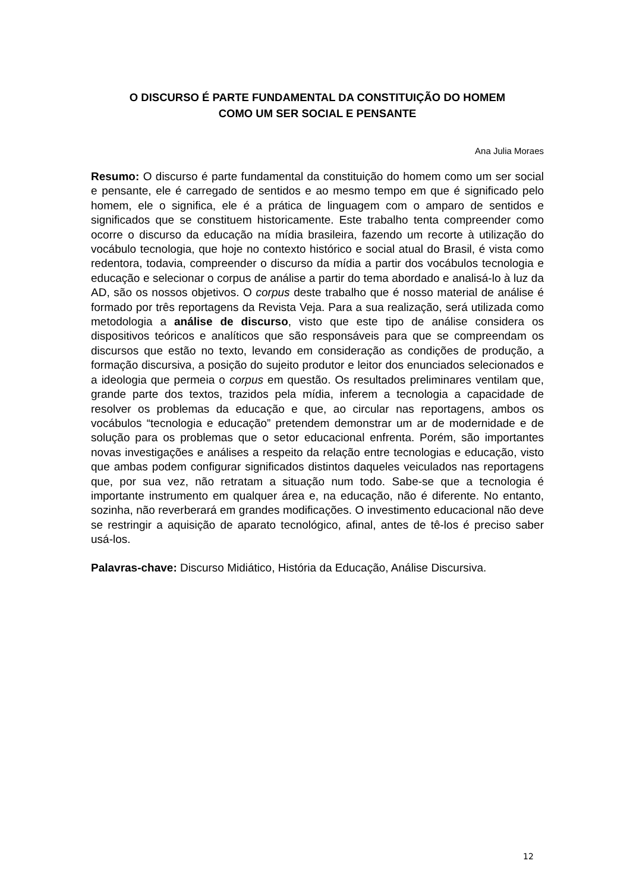O DISCURSO É PARTE FUNDAMENTAL DA CONSTITUIÇÃO DO HOMEM
COMO UM SER SOCIAL E PENSANTE
Ana Julia Moraes
Resumo: O discurso é parte fundamental da constituição do homem como um ser social e pensante, ele é carregado de sentidos e ao mesmo tempo em que é significado pelo homem, ele o significa, ele é a prática de linguagem com o amparo de sentidos e significados que se constituem historicamente. Este trabalho tenta compreender como ocorre o discurso da educação na mídia brasileira, fazendo um recorte à utilização do vocábulo tecnologia, que hoje no contexto histórico e social atual do Brasil, é vista como redentora, todavia, compreender o discurso da mídia a partir dos vocábulos tecnologia e educação e selecionar o corpus de análise a partir do tema abordado e analisá-lo à luz da AD, são os nossos objetivos. O corpus deste trabalho que é nosso material de análise é formado por três reportagens da Revista Veja. Para a sua realização, será utilizada como metodologia a análise de discurso, visto que este tipo de análise considera os dispositivos teóricos e analíticos que são responsáveis para que se compreendam os discursos que estão no texto, levando em consideração as condições de produção, a formação discursiva, a posição do sujeito produtor e leitor dos enunciados selecionados e a ideologia que permeia o corpus em questão. Os resultados preliminares ventilam que, grande parte dos textos, trazidos pela mídia, inferem a tecnologia a capacidade de resolver os problemas da educação e que, ao circular nas reportagens, ambos os vocábulos “tecnologia e educação” pretendem demonstrar um ar de modernidade e de solução para os problemas que o setor educacional enfrenta. Porém, são importantes novas investigações e análises a respeito da relação entre tecnologias e educação, visto que ambas podem configurar significados distintos daqueles veiculados nas reportagens que, por sua vez, não retratam a situação num todo. Sabe-se que a tecnologia é importante instrumento em qualquer área e, na educação, não é diferente. No entanto, sozinha, não reverberará em grandes modificações. O investimento educacional não deve se restringir a aquisição de aparato tecnológico, afinal, antes de tê-los é preciso saber usá-los.
Palavras-chave: Discurso Midiático, História da Educação, Análise Discursiva.
12